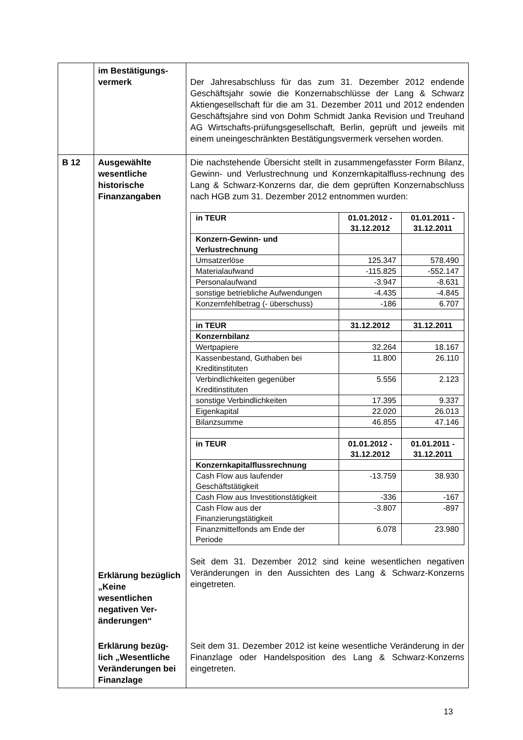| | im Bestätigungs- vermerk | Der Jahresabschluss für das zum 31. Dezember 2012 endende Geschäftsjahr sowie die Konzernabschlüsse der Lang & Schwarz Aktiengesellschaft für die am 31. Dezember 2011 und 2012 endenden Geschäftsjahre sind von Dohm Schmidt Janka Revision und Treuhand AG Wirtschafts-prüfungsgesellschaft, Berlin, geprüft und jeweils mit einem uneingeschränkten Bestätigungsvermerk versehen worden. |
| B 12 | Ausgewählte wesentliche historische Finanzangaben Erklärung bezüglich „Keine wesentlichen negativen Ver-änderungen“ Erklärung bezüg-lich „Wesentliche Veränderungen bei Finanzlage | Die nachstehende Übersicht stellt in zusammengefasster Form Bilanz, Gewinn- und Verlustrechnung und Konzernkapitalfluss-rechnung des Lang & Schwarz-Konzerns dar, die dem geprüften Konzernabschluss nach HGB zum 31. Dezember 2012 entnommen wurden: / in TEUR / 01.01.2012 - 31.12.2012 / 01.01.2011 - 31.12.2011 / / Konzern-Gewinn- und Verlustrechnung / / / / Umsatzerlöse / 125.347 / 578.490 / / Materialaufwand / -115.825 / -552.147 / / Personalaufwand / -3.947 / -8.631 / / sonstige betriebliche Aufwendungen / -4.435 / -4.845 / / Konzernfehlbetrag (- überschuss) / -186 / 6.707 / / in TEUR / 31.12.2012 / 31.12.2011 / / Konzernbilanz / / / / Wertpapiere / 32.264 / 18.167 / / Kassenbestand, Guthaben bei Kreditinstituten / 11.800 / 26.110 / / Verbindlichkeiten gegenüber Kreditinstituten / 5.556 / 2.123 / / sonstige Verbindlichkeiten / 17.395 / 9.337 / / Eigenkapital / 22.020 / 26.013 / / Bilanzsumme / 46.855 / 47.146 / / in TEUR / 01.01.2012 - 31.12.2012 / 01.01.2011 - 31.12.2011 / / Konzernkapitalflussrechnung / / / / Cash Flow aus laufender Geschäftstätigkeit / -13.759 / 38.930 / / Cash Flow aus Investitionstätigkeit / -336 / -167 / / Cash Flow aus der Finanzierungstätigkeit / -3.807 / -897 / / Finanzmittelfonds am Ende der Periode / 6.078 / 23.980 / Seit dem 31. Dezember 2012 sind keine wesentlichen negativen Veränderungen in den Aussichten des Lang & Schwarz-Konzerns eingetreten. Seit dem 31. Dezember 2012 ist keine wesentliche Veränderung in der Finanzlage oder Handelsposition des Lang & Schwarz-Konzerns eingetreten. |
13